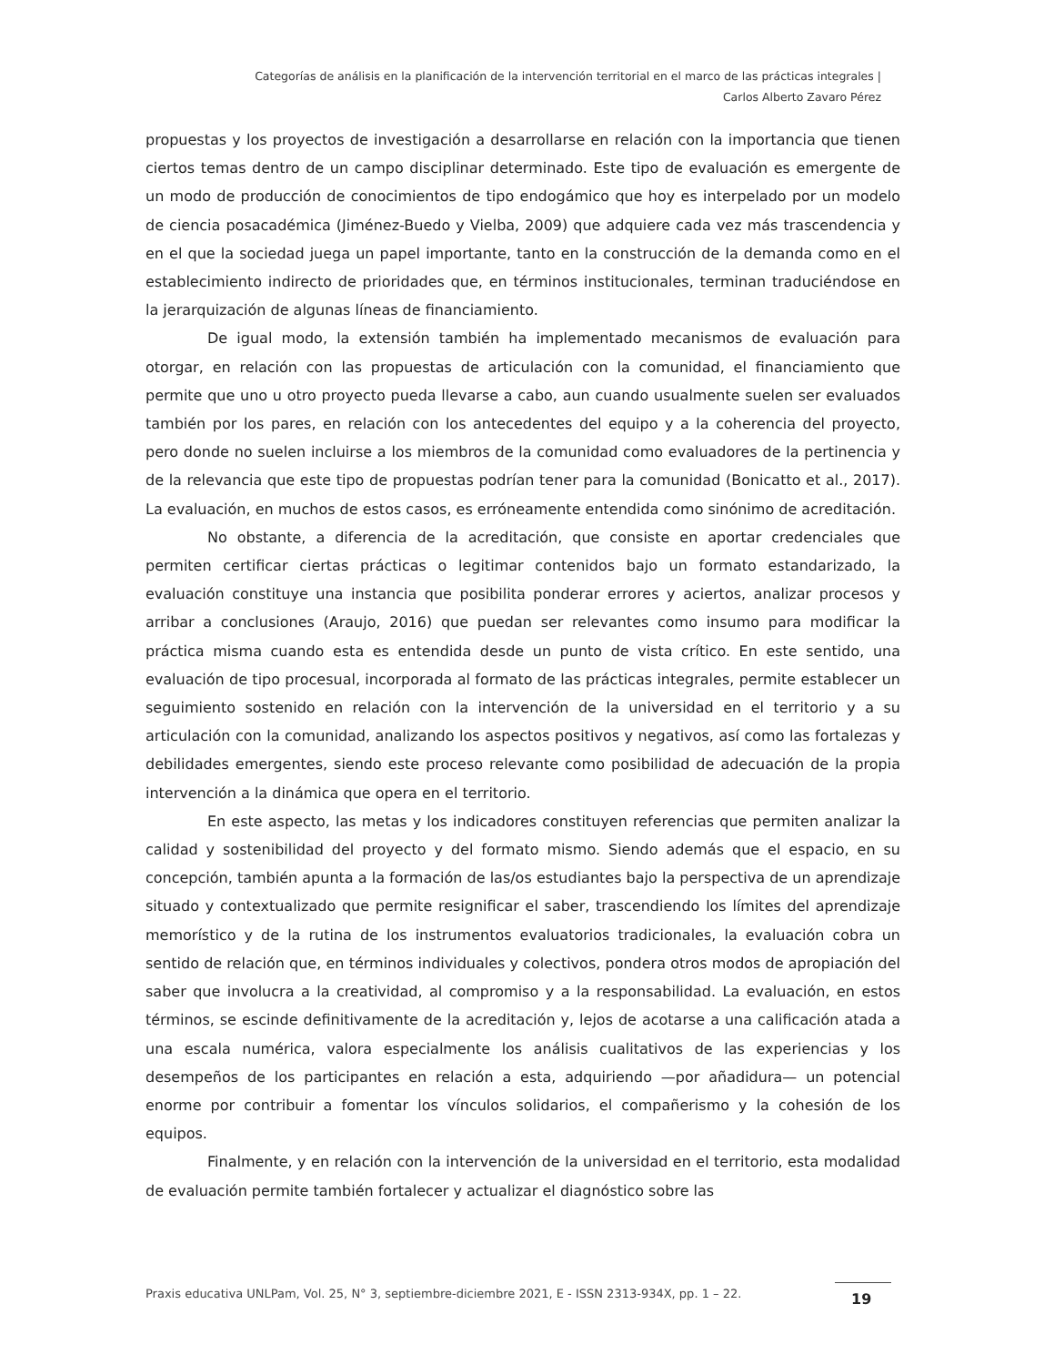Categorías de análisis en la planificación de la intervención territorial en el marco de las prácticas integrales |
Carlos Alberto Zavaro Pérez
propuestas y los proyectos de investigación a desarrollarse en relación con la importancia que tienen ciertos temas dentro de un campo disciplinar determinado. Este tipo de evaluación es emergente de un modo de producción de conocimientos de tipo endogámico que hoy es interpelado por un modelo de ciencia posacadémica (Jiménez-Buedo y Vielba, 2009) que adquiere cada vez más trascendencia y en el que la sociedad juega un papel importante, tanto en la construcción de la demanda como en el establecimiento indirecto de prioridades que, en términos institucionales, terminan traduciéndose en la jerarquización de algunas líneas de financiamiento.
De igual modo, la extensión también ha implementado mecanismos de evaluación para otorgar, en relación con las propuestas de articulación con la comunidad, el financiamiento que permite que uno u otro proyecto pueda llevarse a cabo, aun cuando usualmente suelen ser evaluados también por los pares, en relación con los antecedentes del equipo y a la coherencia del proyecto, pero donde no suelen incluirse a los miembros de la comunidad como evaluadores de la pertinencia y de la relevancia que este tipo de propuestas podrían tener para la comunidad (Bonicatto et al., 2017). La evaluación, en muchos de estos casos, es erróneamente entendida como sinónimo de acreditación.
No obstante, a diferencia de la acreditación, que consiste en aportar credenciales que permiten certificar ciertas prácticas o legitimar contenidos bajo un formato estandarizado, la evaluación constituye una instancia que posibilita ponderar errores y aciertos, analizar procesos y arribar a conclusiones (Araujo, 2016) que puedan ser relevantes como insumo para modificar la práctica misma cuando esta es entendida desde un punto de vista crítico. En este sentido, una evaluación de tipo procesual, incorporada al formato de las prácticas integrales, permite establecer un seguimiento sostenido en relación con la intervención de la universidad en el territorio y a su articulación con la comunidad, analizando los aspectos positivos y negativos, así como las fortalezas y debilidades emergentes, siendo este proceso relevante como posibilidad de adecuación de la propia intervención a la dinámica que opera en el territorio.
En este aspecto, las metas y los indicadores constituyen referencias que permiten analizar la calidad y sostenibilidad del proyecto y del formato mismo. Siendo además que el espacio, en su concepción, también apunta a la formación de las/os estudiantes bajo la perspectiva de un aprendizaje situado y contextualizado que permite resignificar el saber, trascendiendo los límites del aprendizaje memorístico y de la rutina de los instrumentos evaluatorios tradicionales, la evaluación cobra un sentido de relación que, en términos individuales y colectivos, pondera otros modos de apropiación del saber que involucra a la creatividad, al compromiso y a la responsabilidad. La evaluación, en estos términos, se escinde definitivamente de la acreditación y, lejos de acotarse a una calificación atada a una escala numérica, valora especialmente los análisis cualitativos de las experiencias y los desempeños de los participantes en relación a esta, adquiriendo —por añadidura— un potencial enorme por contribuir a fomentar los vínculos solidarios, el compañerismo y la cohesión de los equipos.
Finalmente, y en relación con la intervención de la universidad en el territorio, esta modalidad de evaluación permite también fortalecer y actualizar el diagnóstico sobre las
Praxis educativa UNLPam, Vol. 25, N° 3, septiembre-diciembre 2021, E - ISSN 2313-934X, pp. 1 – 22.
19